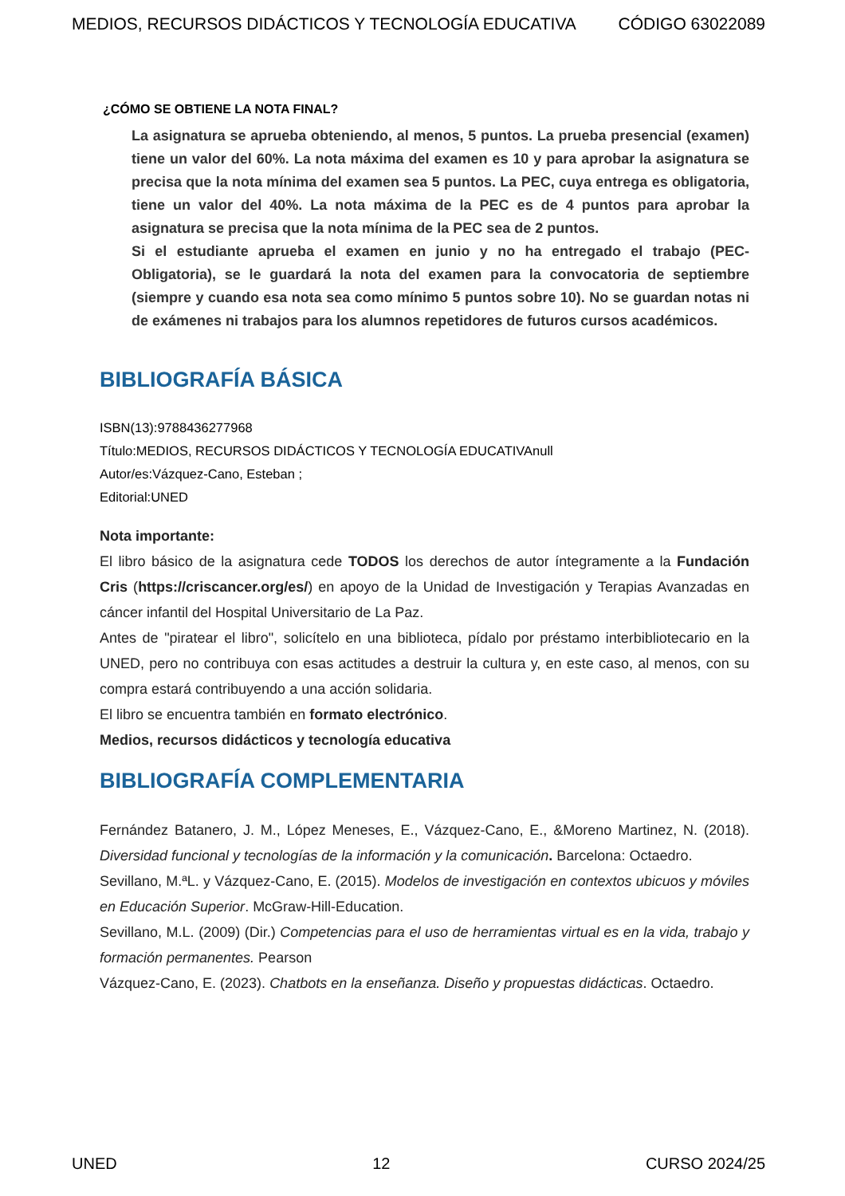MEDIOS, RECURSOS DIDÁCTICOS Y TECNOLOGÍA EDUCATIVA CÓDIGO 63022089
¿CÓMO SE OBTIENE LA NOTA FINAL?
La asignatura se aprueba obteniendo, al menos, 5 puntos. La prueba presencial (examen) tiene un valor del 60%. La nota máxima del examen es 10 y para aprobar la asignatura se precisa que la nota mínima del examen sea 5 puntos. La PEC, cuya entrega es obligatoria, tiene un valor del 40%. La nota máxima de la PEC es de 4 puntos para aprobar la asignatura se precisa que la nota mínima de la PEC sea de 2 puntos.
Si el estudiante aprueba el examen en junio y no ha entregado el trabajo (PEC-Obligatoria), se le guardará la nota del examen para la convocatoria de septiembre (siempre y cuando esa nota sea como mínimo 5 puntos sobre 10). No se guardan notas ni de exámenes ni trabajos para los alumnos repetidores de futuros cursos académicos.
BIBLIOGRAFÍA BÁSICA
ISBN(13):9788436277968
Título:MEDIOS, RECURSOS DIDÁCTICOS Y TECNOLOGÍA EDUCATIVAnull
Autor/es:Vázquez-Cano, Esteban ;
Editorial:UNED
Nota importante:
El libro básico de la asignatura cede TODOS los derechos de autor íntegramente a la Fundación Cris (https://criscancer.org/es/) en apoyo de la Unidad de Investigación y Terapias Avanzadas en cáncer infantil del Hospital Universitario de La Paz.
Antes de "piratear el libro", solicítelo en una biblioteca, pídalo por préstamo interbibliotecario en la UNED, pero no contribuya con esas actitudes a destruir la cultura y, en este caso, al menos, con su compra estará contribuyendo a una acción solidaria.
El libro se encuentra también en formato electrónico.
Medios, recursos didácticos y tecnología educativa
BIBLIOGRAFÍA COMPLEMENTARIA
Fernández Batanero, J. M., López Meneses, E., Vázquez-Cano, E., &Moreno Martinez, N. (2018). Diversidad funcional y tecnologías de la información y la comunicación. Barcelona: Octaedro.
Sevillano, M.ªL. y Vázquez-Cano, E. (2015). Modelos de investigación en contextos ubicuos y móviles en Educación Superior. McGraw-Hill-Education.
Sevillano, M.L. (2009) (Dir.) Competencias para el uso de herramientas virtual es en la vida, trabajo y formación permanentes. Pearson
Vázquez-Cano, E. (2023). Chatbots en la enseñanza. Diseño y propuestas didácticas. Octaedro.
UNED 12 CURSO 2024/25